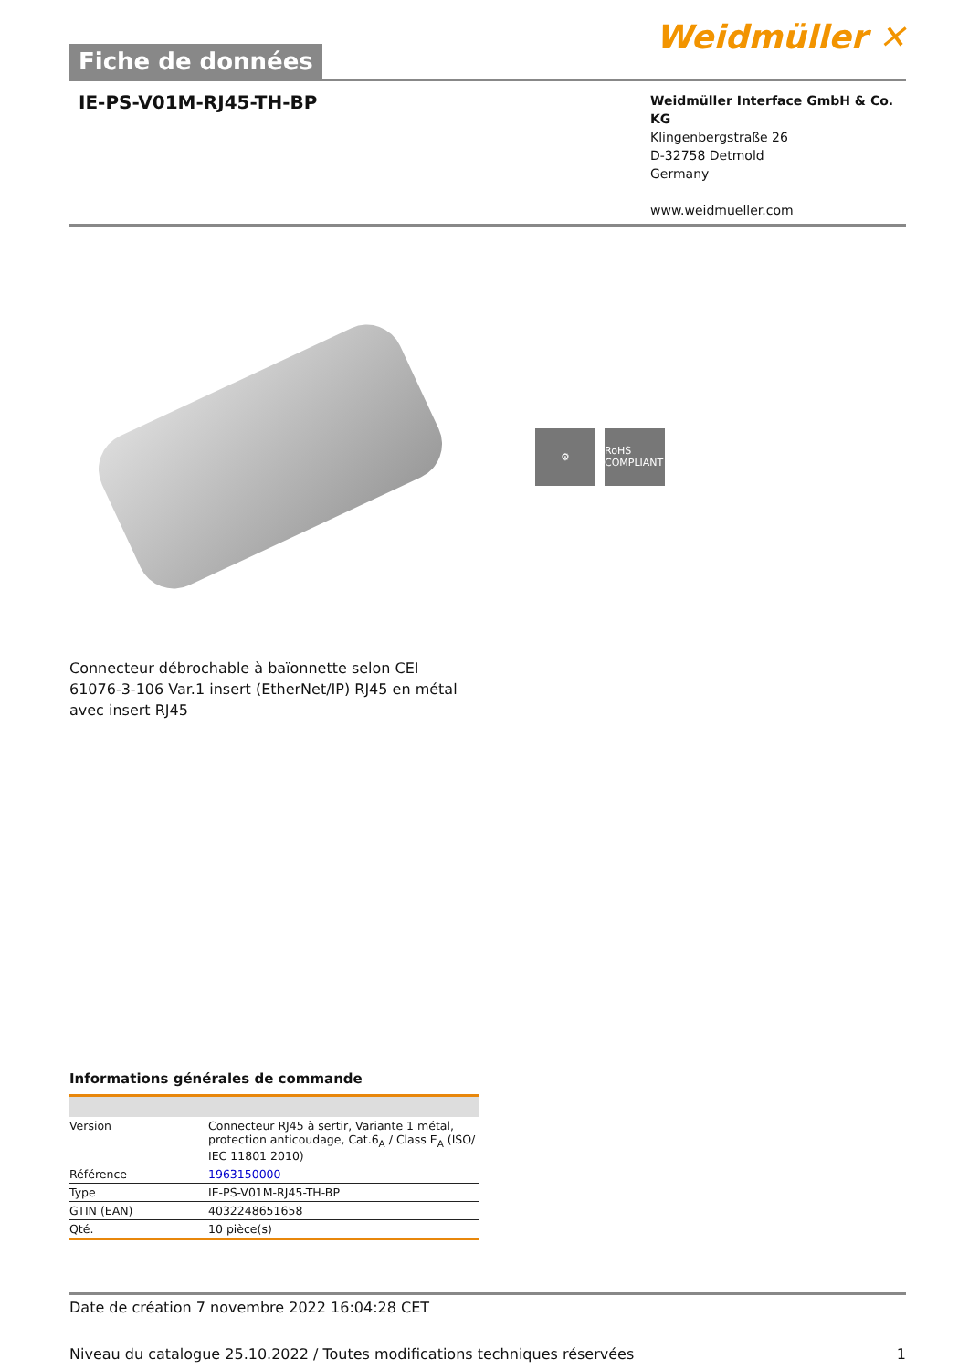Fiche de données
Weidmüller ✕
IE-PS-V01M-RJ45-TH-BP
Weidmüller Interface GmbH & Co. KG
Klingenbergstraße 26
D-32758 Detmold
Germany
www.weidmueller.com
⚙ RoHS COMPLIANT
Connecteur débrochable à baïonnette selon CEI 61076-3-106 Var.1 insert (EtherNet/IP) RJ45 en métal avec insert RJ45
Informations générales de commande
| Version | Connecteur RJ45 à sertir, Variante 1 métal, protection anticoudage, Cat.6<sub>A</sub> / Class E<sub>A</sub> (ISO/ IEC 11801 2010) |
| Référence | 1963150000 |
| Type | IE-PS-V01M-RJ45-TH-BP |
| GTIN (EAN) | 4032248651658 |
| Qté. | 10 pièce(s) |
Date de création 7 novembre 2022 16:04:28 CET
Niveau du catalogue 25.10.2022 / Toutes modifications techniques réservées 1